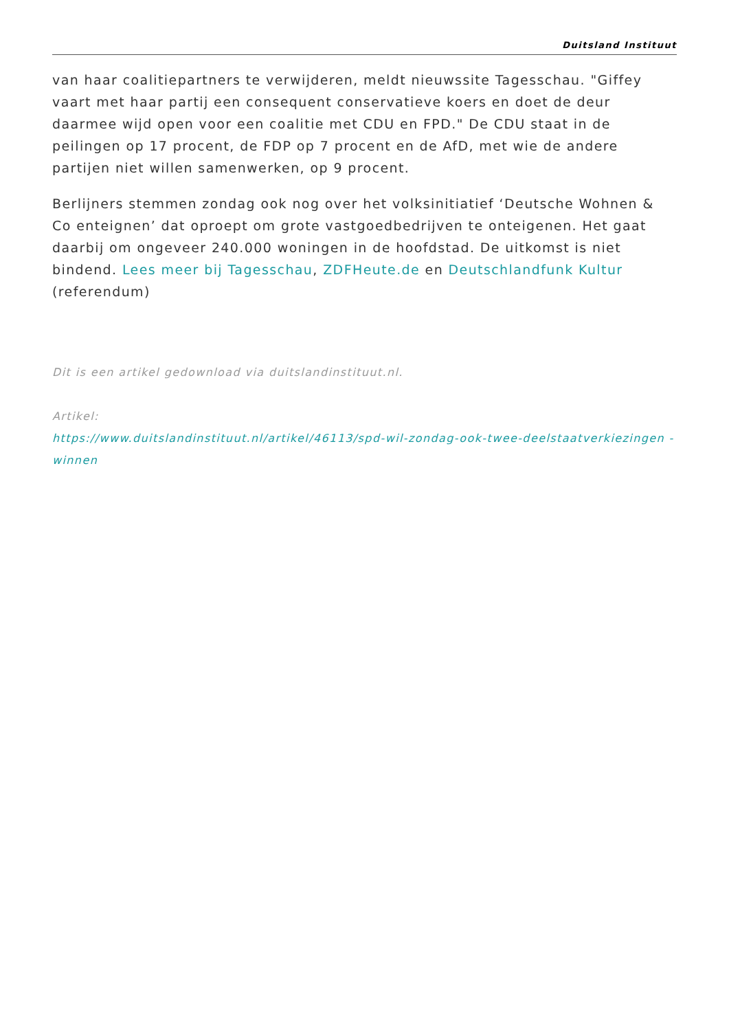Duitsland Instituut
van haar coalitiepartners te verwijderen, meldt nieuwssite Tagesschau. "Giffey vaart met haar partij een consequent conservatieve koers en doet de deur daarmee wijd open voor een coalitie met CDU en FPD." De CDU staat in de peilingen op 17 procent, de FDP op 7 procent en de AfD, met wie de andere partijen niet willen samenwerken, op 9 procent.
Berlijners stemmen zondag ook nog over het volksinitiatief ‘Deutsche Wohnen & Co enteignen’ dat oproept om grote vastgoedbedrijven te onteigenen. Het gaat daarbij om ongeveer 240.000 woningen in de hoofdstad. De uitkomst is niet bindend. Lees meer bij Tagesschau, ZDFHeute.de en Deutschlandfunk Kultur (referendum)
Dit is een artikel gedownload via duitslandinstituut.nl.
Artikel:
https://www.duitslandinstituut.nl/artikel/46113/spd-wil-zondag-ook-twee-deelstaatverkiezingen -winnen